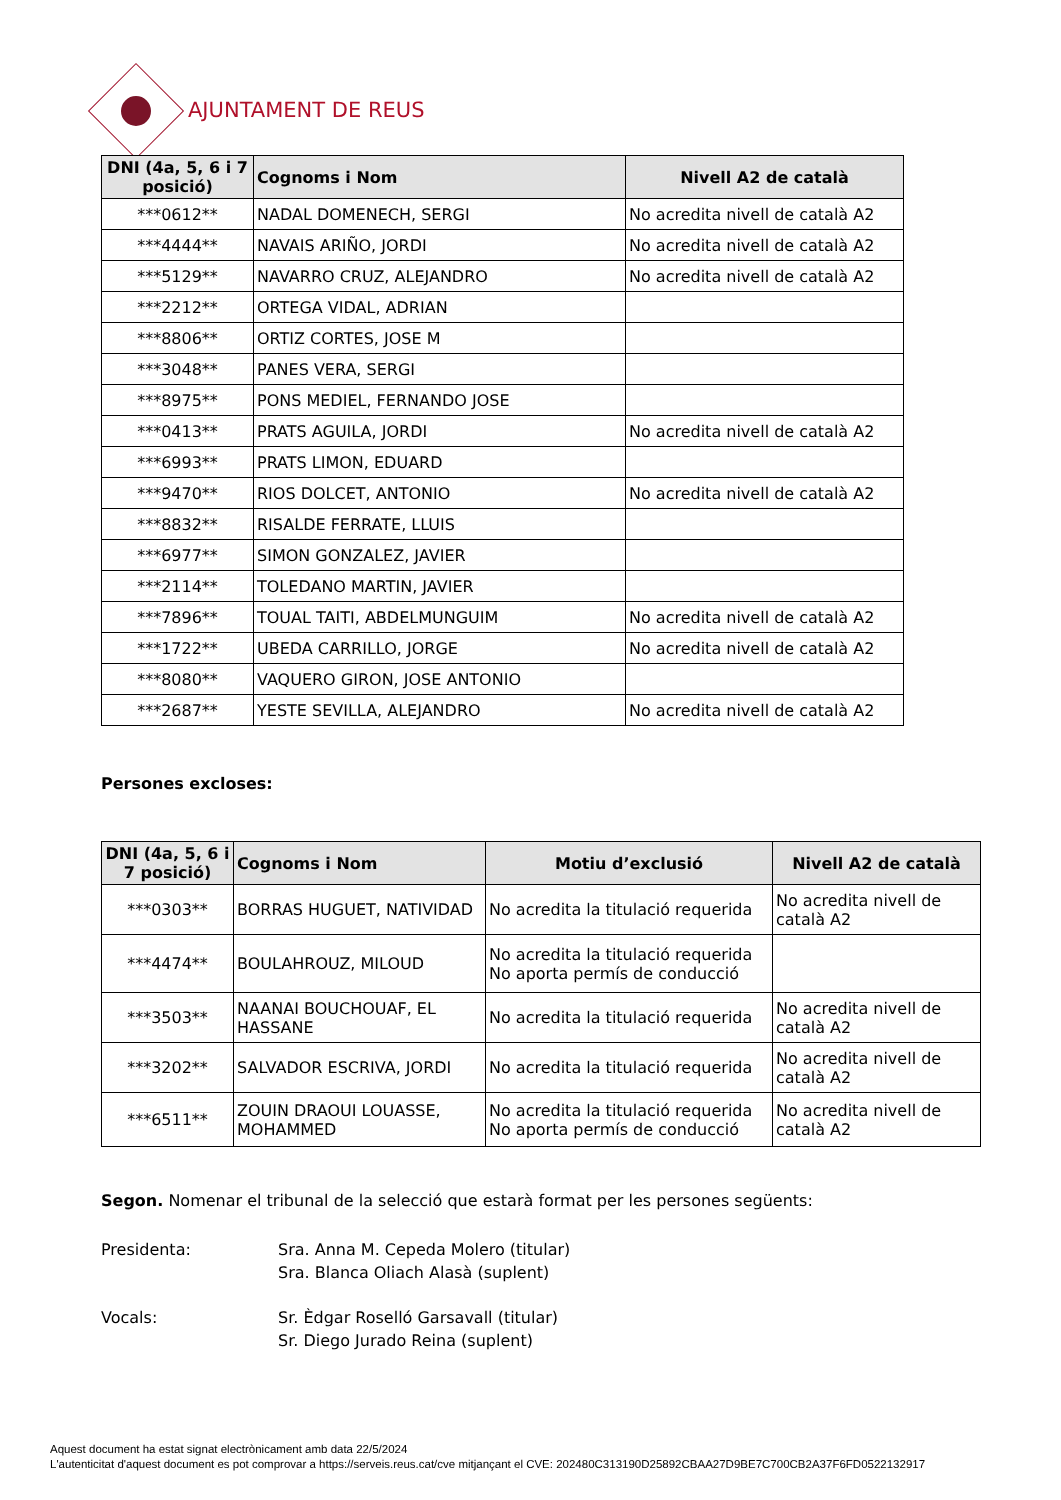AJUNTAMENT DE REUS
| DNI (4a, 5, 6 i 7 posició) | Cognoms i Nom | Nivell A2 de català |
| --- | --- | --- |
| ***0612** | NADAL DOMENECH, SERGI | No acredita nivell de català A2 |
| ***4444** | NAVAIS ARIÑO, JORDI | No acredita nivell de català A2 |
| ***5129** | NAVARRO CRUZ, ALEJANDRO | No acredita nivell de català A2 |
| ***2212** | ORTEGA VIDAL, ADRIAN | |
| ***8806** | ORTIZ CORTES, JOSE M | |
| ***3048** | PANES VERA, SERGI | |
| ***8975** | PONS MEDIEL, FERNANDO JOSE | |
| ***0413** | PRATS AGUILA, JORDI | No acredita nivell de català A2 |
| ***6993** | PRATS LIMON, EDUARD | |
| ***9470** | RIOS DOLCET, ANTONIO | No acredita nivell de català A2 |
| ***8832** | RISALDE FERRATE, LLUIS | |
| ***6977** | SIMON GONZALEZ, JAVIER | |
| ***2114** | TOLEDANO MARTIN, JAVIER | |
| ***7896** | TOUAL TAITI, ABDELMUNGUIM | No acredita nivell de català A2 |
| ***1722** | UBEDA CARRILLO, JORGE | No acredita nivell de català A2 |
| ***8080** | VAQUERO GIRON, JOSE ANTONIO | |
| ***2687** | YESTE SEVILLA, ALEJANDRO | No acredita nivell de català A2 |
Persones excloses:
| DNI (4a, 5, 6 i 7 posició) | Cognoms i Nom | Motiu d’exclusió | Nivell A2 de català |
| --- | --- | --- | --- |
| ***0303** | BORRAS HUGUET, NATIVIDAD | No acredita la titulació requerida | No acredita nivell de català A2 |
| ***4474** | BOULAHROUZ, MILOUD | No acredita la titulació requerida No aporta permís de conducció | |
| ***3503** | NAANAI BOUCHOUAF, EL HASSANE | No acredita la titulació requerida | No acredita nivell de català A2 |
| ***3202** | SALVADOR ESCRIVA, JORDI | No acredita la titulació requerida | No acredita nivell de català A2 |
| ***6511** | ZOUIN DRAOUI LOUASSE, MOHAMMED | No acredita la titulació requerida No aporta permís de conducció | No acredita nivell de català A2 |
Segon. Nomenar el tribunal de la selecció que estarà format per les persones següents:
Presidenta:
Sra. Anna M. Cepeda Molero (titular)
Sra. Blanca Oliach Alasà (suplent)
Vocals:
Sr. Èdgar Roselló Garsavall (titular)
Sr. Diego Jurado Reina (suplent)
Aquest document ha estat signat electrònicament amb data 22/5/2024
L'autenticitat d'aquest document es pot comprovar a https://serveis.reus.cat/cve mitjançant el CVE: 202480C313190D25892CBAA27D9BE7C700CB2A37F6FD0522132917